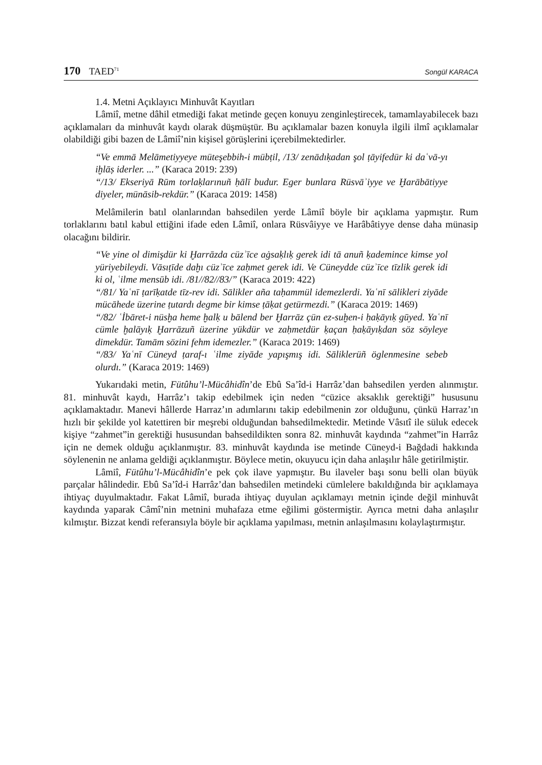170 TAED<sup>71</sup> Songül KARACA
1.4. Metni Açıklayıcı Minhuvât Kayıtları
Lâmiî, metne dâhil etmediği fakat metinde geçen konuyu zenginleştirecek, tamamlayabilecek bazı açıklamaları da minhuvât kaydı olarak düşmüştür. Bu açıklamalar bazen konuyla ilgili ilmî açıklamalar olabildiği gibi bazen de Lâmiî’nin kişisel görüşlerini içerebilmektedirler.
“Ve emmā Melāmetiyyeye müteşebbih-i mübṭil, /13/ zenādıḳadan şol ṭāyifedür ki daʿvā-yı iḫlāṣ iderler. ...” (Karaca 2019: 239)
“/13/ Ekseriyā Rūm torlaḳlarınuñ ḥālī budur. Eger bunlara Rüsvāʾiyye ve Ḫarābātiyye diyeler, münāsib-rekdür.” (Karaca 2019: 1458)
Melâmilerin batıl olanlarından bahsedilen yerde Lâmiî böyle bir açıklama yapmıştır. Rum torlaklarını batıl kabul ettiğini ifade eden Lâmiî, onlara Rüsvâiyye ve Harâbâtiyye dense daha münasip olacağını bildirir.
“Ve yine ol dimişdür ki Ḫarrāzda cüzʾīce aġsaḳlıḳ gerek idi tā anuñ ḳademince kimse yol yüriyebileydi. Vāsıṭīde daḫı cüzʾīce zaḥmet gerek idi. Ve Cüneydde cüzʾīce tīzlik gerek idi ki ol, ʿilme mensūb idi. /81//82//83/” (Karaca 2019: 422)
“/81/ Yaʿnī ṭarīḳatde tīz-rev idi. Sālikler aña taḥammül idemezlerdi. Yaʿnī sālikleri ziyāde mücāhede üzerine ṭutardı degme bir kimse ṭāḳat getürmezdi.” (Karaca 2019: 1469)
“/82/ ʿİbāret-i nüsḫa heme ḫalḳ u bālend ber Ḫarrāz çün ez-suḫen-i ḥaḳāyıḳ gūyed. Yaʿnī cümle ḫalāyıḳ Ḫarrāzuñ üzerine yükdür ve zaḥmetdür ḳaçan ḥaḳāyıḳdan söz söyleye dimekdür. Tamām sözini fehm idemezler.” (Karaca 2019: 1469)
“/83/ Yaʿnī Cüneyd ṭaraf-ı ʿilme ziyāde yapışmış idi. Sāliklerüñ öglenmesine sebeb olurdı.” (Karaca 2019: 1469)
Yukarıdaki metin, Fütûhu’l-Mücâhidîn’de Ebû Sa’îd-i Harrâz’dan bahsedilen yerden alınmıştır. 81. minhuvât kaydı, Harrâz’ı takip edebilmek için neden “cüzice aksaklık gerektiği” hususunu açıklamaktadır. Manevi hâllerde Harraz’ın adımlarını takip edebilmenin zor olduğunu, çünkü Harraz’ın hızlı bir şekilde yol katettiren bir meşrebi olduğundan bahsedilmektedir. Metinde Vâsıtî ile süluk edecek kişiye “zahmet”in gerektiği hususundan bahsedildikten sonra 82. minhuvât kaydında “zahmet”in Harrâz için ne demek olduğu açıklanmıştır. 83. minhuvât kaydında ise metinde Cüneyd-i Bağdadi hakkında söylenenin ne anlama geldiği açıklanmıştır. Böylece metin, okuyucu için daha anlaşılır hâle getirilmiştir.
Lâmiî, Fütûhu’l-Mücâhidîn’e pek çok ilave yapmıştır. Bu ilaveler başı sonu belli olan büyük parçalar hâlindedir. Ebû Sa’îd-i Harrâz’dan bahsedilen metindeki cümlelere bakıldığında bir açıklamaya ihtiyaç duyulmaktadır. Fakat Lâmiî, burada ihtiyaç duyulan açıklamayı metnin içinde değil minhuvât kaydında yaparak Câmî’nin metnini muhafaza etme eğilimi göstermiştir. Ayrıca metni daha anlaşılır kılmıştır. Bizzat kendi referansıyla böyle bir açıklama yapılması, metnin anlaşılmasını kolaylaştırmıştır.